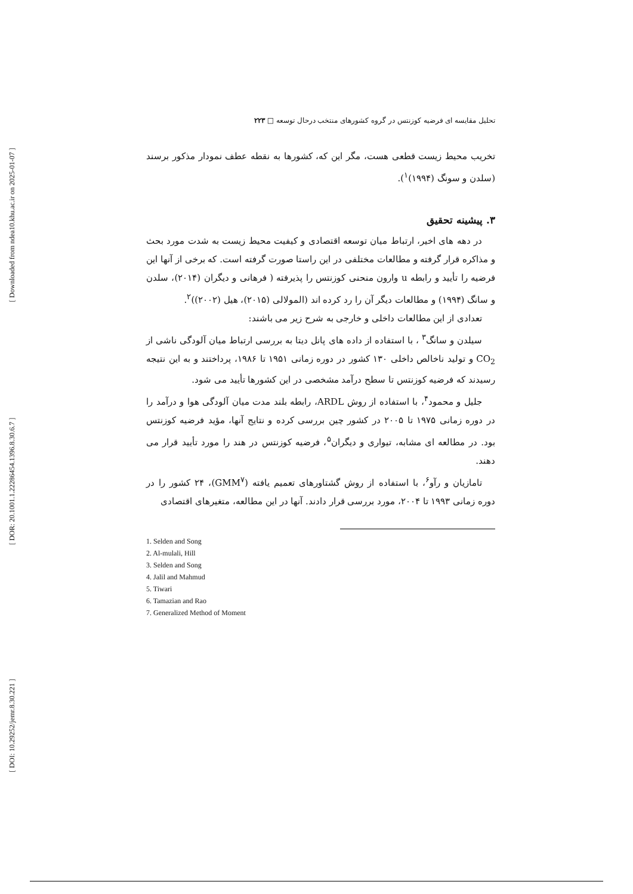[ Downloaded from ndea10.khu.ac.ir on 2025-01-07 ]
[ DOR: 20.1001.1.22286454.1396.8.30.6.7 ]
[ DOI: 10.29252/jemr.8.30.221 ]
تحلیل مقایسه ای فرضیه کوزنتس در گروه کشورهای منتخب درحال توسعه □ ۲۲۳
تخریب محیط زیست قطعی هست، مگر این که، کشورها به نقطه عطف نمودار مذکور برسند (سلدن و سونگ (۱۹۹۴)<sup>۱</sup>).
۳. پیشینه تحقیق
در دهه های اخیر، ارتباط میان توسعه اقتصادی و کیفیت محیط زیست به شدت مورد بحث و مذاکره قرار گرفته و مطالعات مختلفی در این راستا صورت گرفته است. که برخی از آنها این فرضیه را تأیید و رابطه u وارون منحنی کوزنتس را پذیرفته ( فرهانی و دیگران (۲۰۱۴)، سلدن و سانگ (۱۹۹۴) و مطالعات دیگر آن را رد کرده اند (المولالی (۲۰۱۵)، هیل (۲۰۰۲))<sup>۲</sup>.
تعدادی از این مطالعات داخلی و خارجی به شرح زیر می باشند:
سیلدن و سانگ<sup>۳</sup> ، با استفاده از داده های پانل دیتا به بررسی ارتباط میان آلودگی ناشی از CO<sub>2</sub> و تولید ناخالص داخلی ۱۳۰ کشور در دوره زمانی ۱۹۵۱ تا ۱۹۸۶، پرداختند و به این نتیجه رسیدند که فرضیه کوزنتس تا سطح درآمد مشخصی در این کشورها تأیید می شود.
جلیل و محمود<sup>۴</sup>، با استفاده از روش ARDL، رابطه بلند مدت میان آلودگی هوا و درآمد را در دوره زمانی ۱۹۷۵ تا ۲۰۰۵ در کشور چین بررسی کرده و نتایج آنها، مؤید فرضیه کوزنتس بود. در مطالعه ای مشابه، تیواری و دیگران<sup>۵</sup>، فرضیه کوزنتس در هند را مورد تأیید قرار می دهند.
تامازیان و رآو<sup>۶</sup>، با استفاده از روش گشتاورهای تعمیم یافته (GMM<sup>۷</sup>)، ۲۴ کشور را در دوره زمانی ۱۹۹۳ تا ۲۰۰۴، مورد بررسی قرار دادند. آنها در این مطالعه، متغیرهای اقتصادی
1. Selden and Song
2. Al-mulali, Hill
3. Selden and Song
4. Jalil and Mahmud
5. Tiwari
6. Tamazian and Rao
7. Generalized Method of Moment